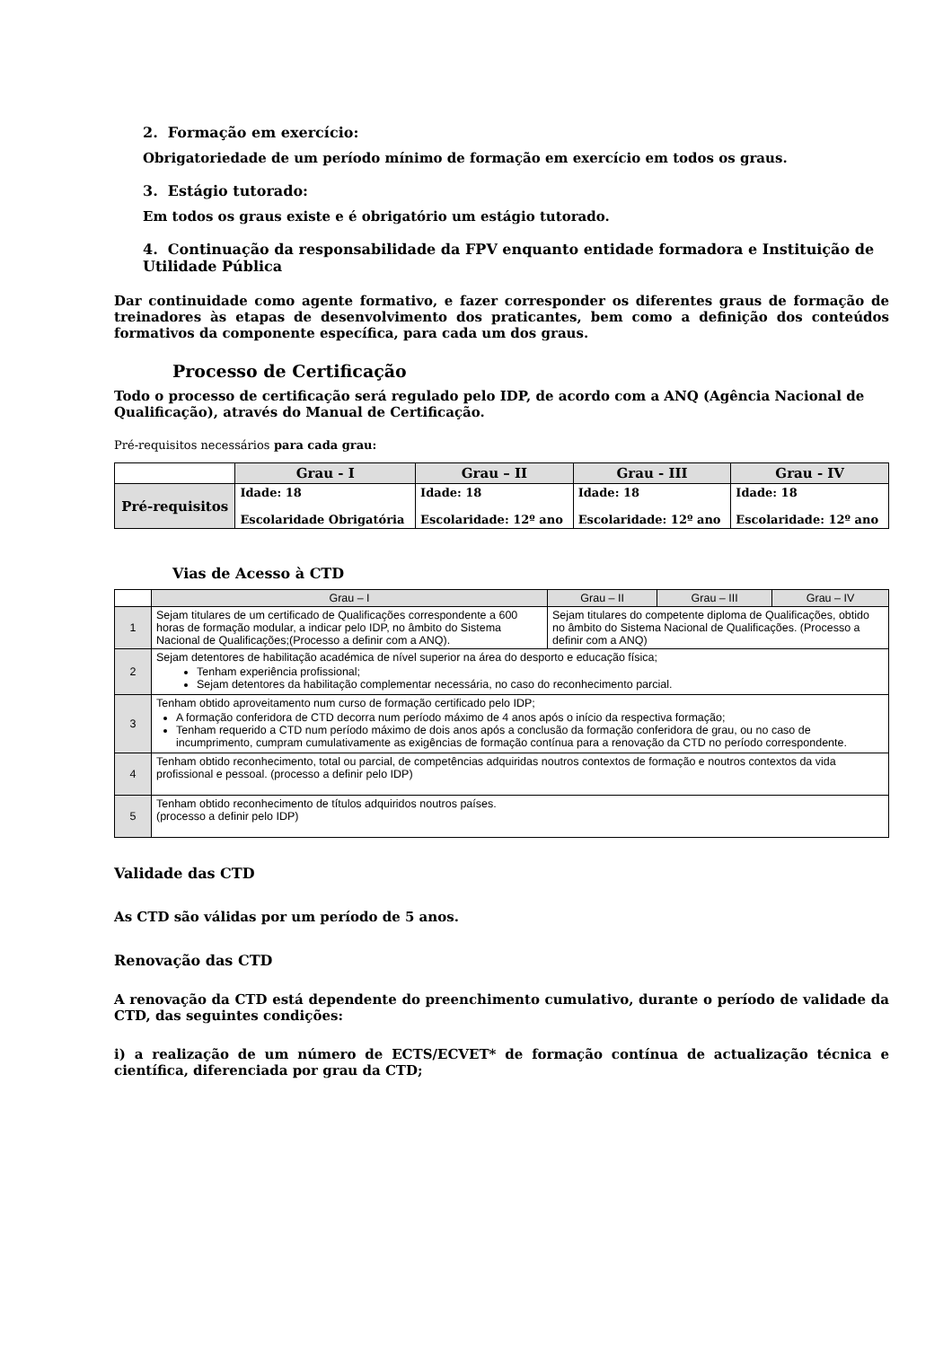2. Formação em exercício:
Obrigatoriedade de um período mínimo de formação em exercício em todos os graus.
3. Estágio tutorado:
Em todos os graus existe e é obrigatório um estágio tutorado.
4. Continuação da responsabilidade da FPV enquanto entidade formadora e Instituição de Utilidade Pública
Dar continuidade como agente formativo, e fazer corresponder os diferentes graus de formação de treinadores às etapas de desenvolvimento dos praticantes, bem como a definição dos conteúdos formativos da componente específica, para cada um dos graus.
Processo de Certificação
Todo o processo de certificação será regulado pelo IDP, de acordo com a ANQ (Agência Nacional de Qualificação), através do Manual de Certificação.
Pré-requisitos necessários para cada grau:
| | Grau - I | Grau – II | Grau - III | Grau - IV |
| --- | --- | --- | --- | --- |
| Pré-requisitos | Idade: 18 Escolaridade Obrigatória | Idade: 18 Escolaridade: 12º ano | Idade: 18 Escolaridade: 12º ano | Idade: 18 Escolaridade: 12º ano |
Vias de Acesso à CTD
| | Grau – I | Grau – II | Grau – III | Grau – IV |
| --- | --- | --- | --- | --- |
| 1 | Sejam titulares de um certificado de Qualificações correspondente a 600 horas de formação modular, a indicar pelo IDP, no âmbito do Sistema Nacional de Qualificações;(Processo a definir com a ANQ). | Sejam titulares do competente diploma de Qualificações, obtido no âmbito do Sistema Nacional de Qualificações. (Processo a definir com a ANQ) | | |
| 2 | Sejam detentores de habilitação académica de nível superior na área do desporto e educação física; Tenham experiência profissional; Sejam detentores da habilitação complementar necessária, no caso do reconhecimento parcial. | | | |
| 3 | Tenham obtido aproveitamento num curso de formação certificado pelo IDP; A formação conferidora de CTD decorra num período máximo de 4 anos após o início da respectiva formação; Tenham requerido a CTD num período máximo de dois anos após a conclusão da formação conferidora de grau, ou no caso de incumprimento, cumpram cumulativamente as exigências de formação contínua para a renovação da CTD no período correspondente. | | | |
| 4 | Tenham obtido reconhecimento, total ou parcial, de competências adquiridas noutros contextos de formação e noutros contextos da vida profissional e pessoal. (processo a definir pelo IDP) | | | |
| 5 | Tenham obtido reconhecimento de títulos adquiridos noutros países. (processo a definir pelo IDP) | | | |
Validade das CTD
As CTD são válidas por um período de 5 anos.
Renovação das CTD
A renovação da CTD está dependente do preenchimento cumulativo, durante o período de validade da CTD, das seguintes condições:
i) a realização de um número de ECTS/ECVET* de formação contínua de actualização técnica e científica, diferenciada por grau da CTD;